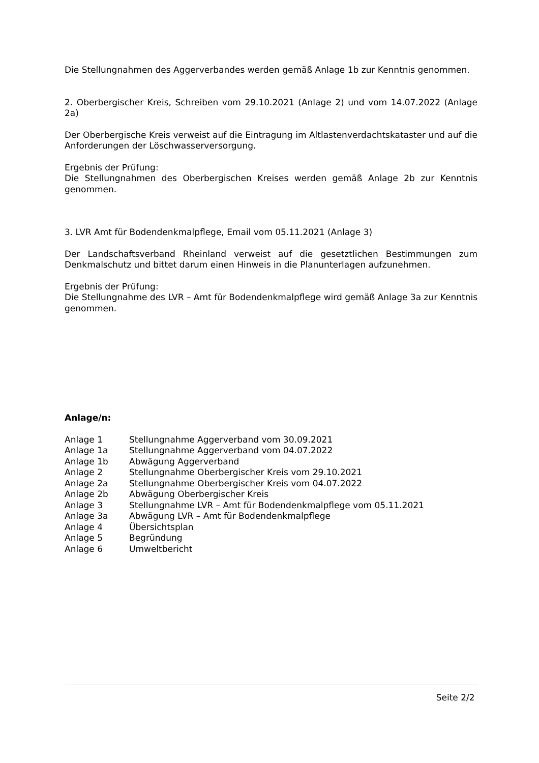Die Stellungnahmen des Aggerverbandes werden gemäß Anlage 1b zur Kenntnis genommen.
2. Oberbergischer Kreis, Schreiben vom 29.10.2021 (Anlage 2) und vom 14.07.2022 (Anlage 2a)
Der Oberbergische Kreis verweist auf die Eintragung im Altlastenverdachtskataster und auf die Anforderungen der Löschwasserversorgung.
Ergebnis der Prüfung:
Die Stellungnahmen des Oberbergischen Kreises werden gemäß Anlage 2b zur Kenntnis genommen.
3. LVR Amt für Bodendenkmalpflege, Email vom 05.11.2021 (Anlage 3)
Der Landschaftsverband Rheinland verweist auf die gesetztlichen Bestimmungen zum Denkmalschutz und bittet darum einen Hinweis in die Planunterlagen aufzunehmen.
Ergebnis der Prüfung:
Die Stellungnahme des LVR – Amt für Bodendenkmalpflege wird gemäß Anlage 3a zur Kenntnis genommen.
Anlage/n:
| Anlage 1 | Stellungnahme Aggerverband vom 30.09.2021 |
| Anlage 1a | Stellungnahme Aggerverband vom 04.07.2022 |
| Anlage 1b | Abwägung Aggerverband |
| Anlage 2 | Stellungnahme Oberbergischer Kreis vom 29.10.2021 |
| Anlage 2a | Stellungnahme Oberbergischer Kreis vom 04.07.2022 |
| Anlage 2b | Abwägung Oberbergischer Kreis |
| Anlage 3 | Stellungnahme LVR – Amt für Bodendenkmalpflege vom 05.11.2021 |
| Anlage 3a | Abwägung LVR – Amt für Bodendenkmalpflege |
| Anlage 4 | Übersichtsplan |
| Anlage 5 | Begründung |
| Anlage 6 | Umweltbericht |
Seite 2/2